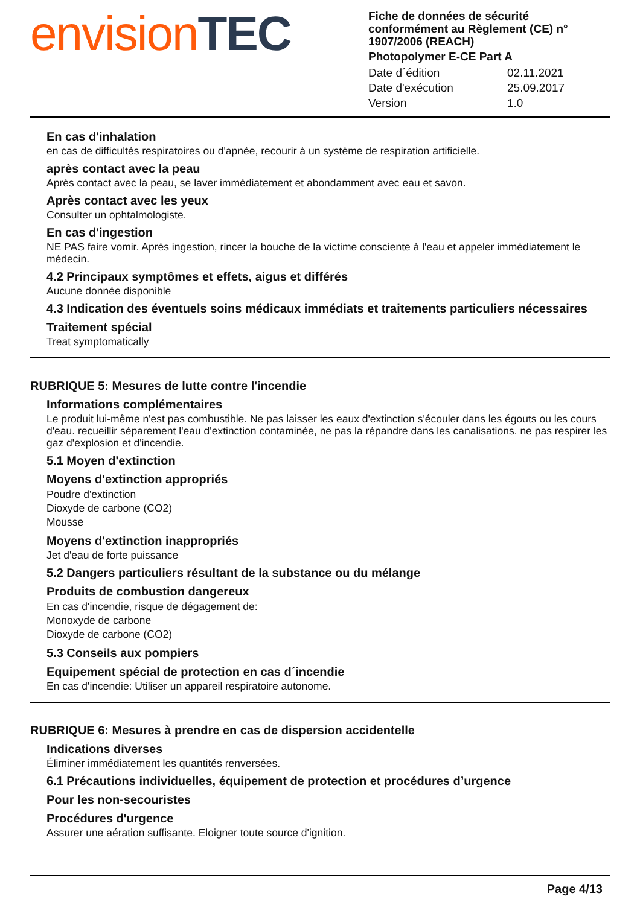envision TEC
Fiche de données de sécurité conformément au Règlement (CE) n° 1907/2006 (REACH)
Photopolymer E-CE Part A
Date d´édition 02.11.2021
Date d'exécution 25.09.2017
Version 1.0
En cas d'inhalation
en cas de difficultés respiratoires ou d'apnée, recourir à un système de respiration artificielle.
après contact avec la peau
Après contact avec la peau, se laver immédiatement et abondamment avec eau et savon.
Après contact avec les yeux
Consulter un ophtalmologiste.
En cas d'ingestion
NE PAS faire vomir. Après ingestion, rincer la bouche de la victime consciente à l'eau et appeler immédiatement le médecin.
4.2 Principaux symptômes et effets, aigus et différés
Aucune donnée disponible
4.3 Indication des éventuels soins médicaux immédiats et traitements particuliers nécessaires
Traitement spécial
Treat symptomatically
RUBRIQUE 5: Mesures de lutte contre l'incendie
Informations complémentaires
Le produit lui-même n'est pas combustible. Ne pas laisser les eaux d'extinction s'écouler dans les égouts ou les cours d'eau. recueillir séparement l'eau d'extinction contaminée, ne pas la répandre dans les canalisations. ne pas respirer les gaz d'explosion et d'incendie.
5.1 Moyen d'extinction
Moyens d'extinction appropriés
Poudre d'extinction
Dioxyde de carbone (CO2)
Mousse
Moyens d'extinction inappropriés
Jet d'eau de forte puissance
5.2 Dangers particuliers résultant de la substance ou du mélange
Produits de combustion dangereux
En cas d'incendie, risque de dégagement de:
Monoxyde de carbone
Dioxyde de carbone (CO2)
5.3 Conseils aux pompiers
Equipement spécial de protection en cas d´incendie
En cas d'incendie: Utiliser un appareil respiratoire autonome.
RUBRIQUE 6: Mesures à prendre en cas de dispersion accidentelle
Indications diverses
Éliminer immédiatement les quantités renversées.
6.1 Précautions individuelles, équipement de protection et procédures d’urgence
Pour les non-secouristes
Procédures d'urgence
Assurer une aération suffisante. Eloigner toute source d'ignition.
Page 4/13